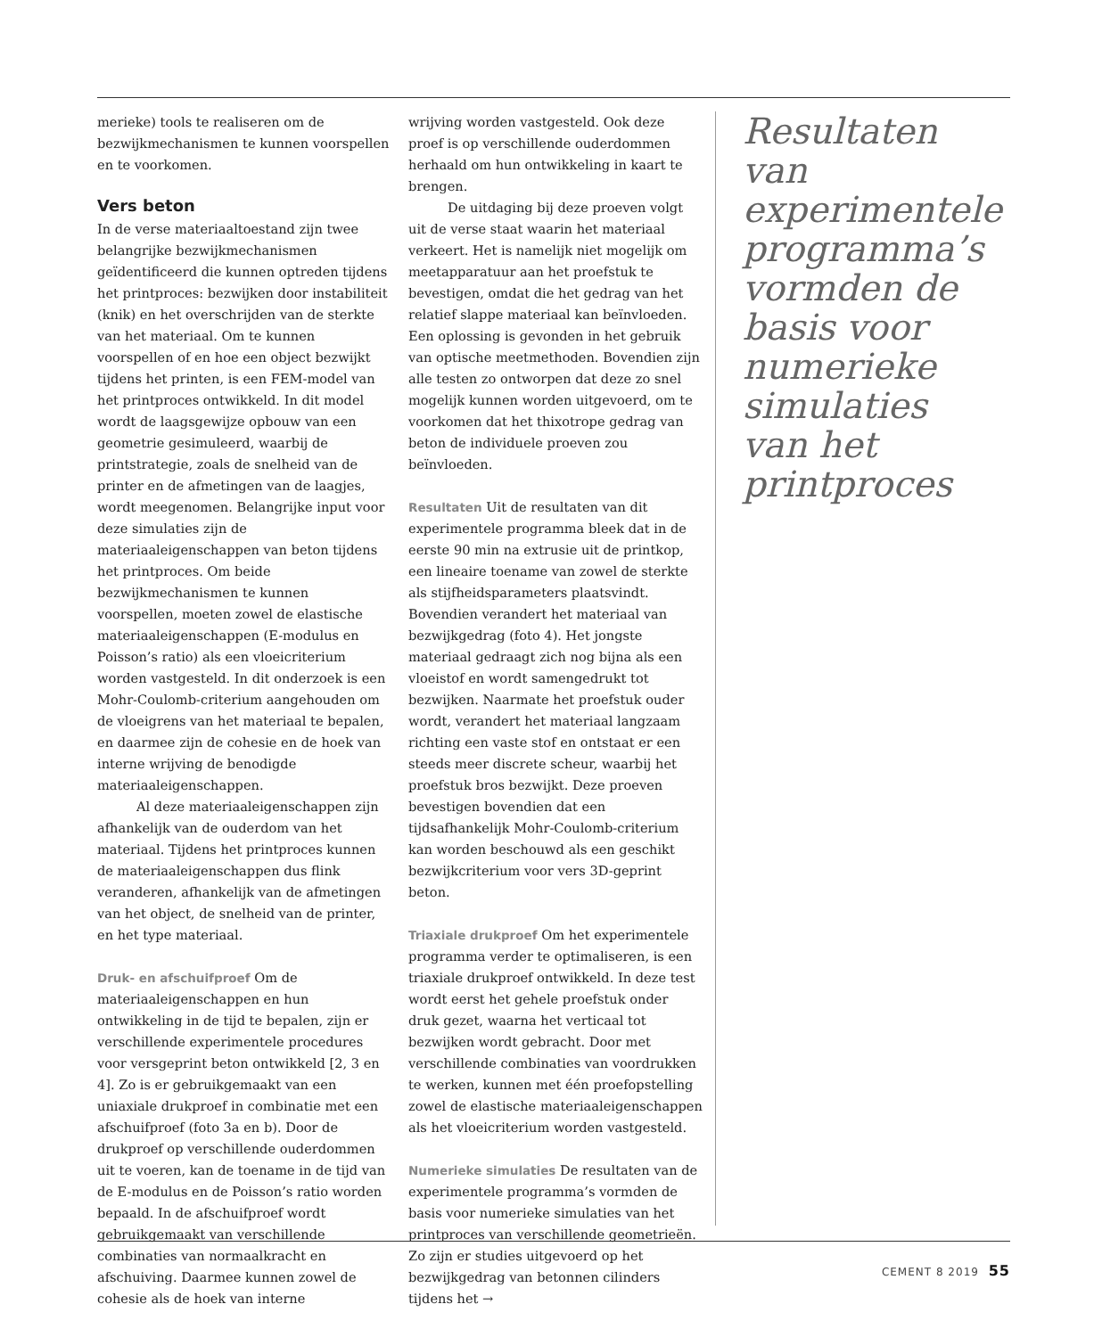merieke) tools te realiseren om de bezwijkmechanismen te kunnen voorspellen en te voorkomen.
Vers beton
In de verse materiaaltoestand zijn twee belangrijke bezwijkmechanismen geïdentificeerd die kunnen optreden tijdens het printproces: bezwijken door instabiliteit (knik) en het overschrijden van de sterkte van het materiaal. Om te kunnen voorspellen of en hoe een object bezwijkt tijdens het printen, is een FEM-model van het printproces ontwikkeld. In dit model wordt de laagsgewijze opbouw van een geometrie gesimuleerd, waarbij de printstrategie, zoals de snelheid van de printer en de afmetingen van de laagjes, wordt meegenomen. Belangrijke input voor deze simulaties zijn de materiaaleigenschappen van beton tijdens het printproces. Om beide bezwijkmechanismen te kunnen voorspellen, moeten zowel de elastische materiaaleigenschappen (E-modulus en Poisson’s ratio) als een vloeicriterium worden vastgesteld. In dit onderzoek is een Mohr-Coulomb-criterium aangehouden om de vloeigrens van het materiaal te bepalen, en daarmee zijn de cohesie en de hoek van interne wrijving de benodigde materiaaleigenschappen.
Al deze materiaaleigenschappen zijn afhankelijk van de ouderdom van het materiaal. Tijdens het printproces kunnen de materiaaleigenschappen dus flink veranderen, afhankelijk van de afmetingen van het object, de snelheid van de printer, en het type materiaal.
Druk- en afschuifproef Om de materiaaleigenschappen en hun ontwikkeling in de tijd te bepalen, zijn er verschillende experimentele procedures voor versgeprint beton ontwikkeld [2, 3 en 4]. Zo is er gebruikgemaakt van een uniaxiale drukproef in combinatie met een afschuifproef (foto 3a en b). Door de drukproef op verschillende ouderdommen uit te voeren, kan de toename in de tijd van de E-modulus en de Poisson’s ratio worden bepaald. In de afschuifproef wordt gebruikgemaakt van verschillende combinaties van normaalkracht en afschuiving. Daarmee kunnen zowel de cohesie als de hoek van interne
wrijving worden vastgesteld. Ook deze proef is op verschillende ouderdommen herhaald om hun ontwikkeling in kaart te brengen.
De uitdaging bij deze proeven volgt uit de verse staat waarin het materiaal verkeert. Het is namelijk niet mogelijk om meetapparatuur aan het proefstuk te bevestigen, omdat die het gedrag van het relatief slappe materiaal kan beïnvloeden. Een oplossing is gevonden in het gebruik van optische meetmethoden. Bovendien zijn alle testen zo ontworpen dat deze zo snel mogelijk kunnen worden uitgevoerd, om te voorkomen dat het thixotrope gedrag van beton de individuele proeven zou beïnvloeden.
Resultaten Uit de resultaten van dit experimentele programma bleek dat in de eerste 90 min na extrusie uit de printkop, een lineaire toename van zowel de sterkte als stijfheidsparameters plaatsvindt. Bovendien verandert het materiaal van bezwijkgedrag (foto 4). Het jongste materiaal gedraagt zich nog bijna als een vloeistof en wordt samengedrukt tot bezwijken. Naarmate het proefstuk ouder wordt, verandert het materiaal langzaam richting een vaste stof en ontstaat er een steeds meer discrete scheur, waarbij het proefstuk bros bezwijkt. Deze proeven bevestigen bovendien dat een tijdsafhankelijk Mohr-Coulomb-criterium kan worden beschouwd als een geschikt bezwijkcriterium voor vers 3D-geprint beton.
Triaxiale drukproef Om het experimentele programma verder te optimaliseren, is een triaxiale drukproef ontwikkeld. In deze test wordt eerst het gehele proefstuk onder druk gezet, waarna het verticaal tot bezwijken wordt gebracht. Door met verschillende combinaties van voordrukken te werken, kunnen met één proefopstelling zowel de elastische materiaaleigenschappen als het vloeicriterium worden vastgesteld.
Numerieke simulaties De resultaten van de experimentele programma’s vormden de basis voor numerieke simulaties van het printproces van verschillende geometrieën. Zo zijn er studies uitgevoerd op het bezwijkgedrag van betonnen cilinders tijdens het →
Resultaten van experimentele programma’s vormden de basis voor numerieke simulaties van het printproces
CEMENT 8 2019 55